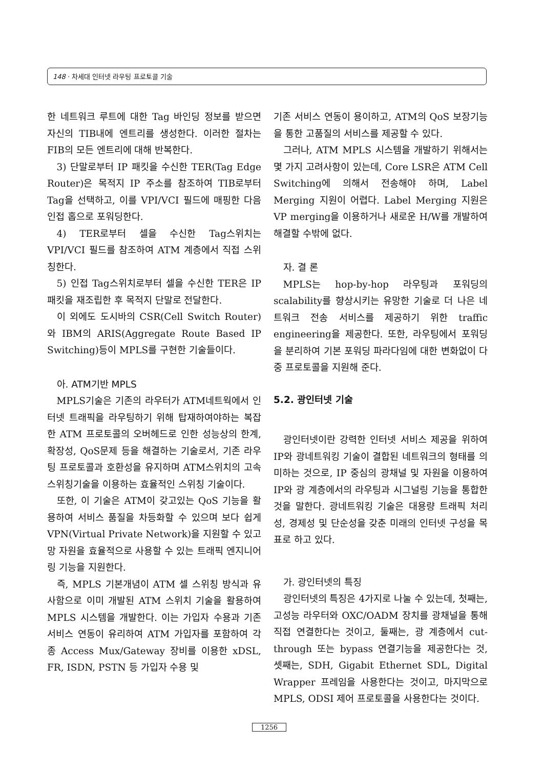148 · 차세대 인터넷 라우팅 프로토콜 기술
한 네트워크 루트에 대한 Tag 바인딩 정보를 받으면 자신의 TIB내에 엔트리를 생성한다. 이러한 절차는 FIB의 모든 엔트리에 대해 반복한다.
3) 단말로부터 IP 패킷을 수신한 TER(Tag Edge Router)은 목적지 IP 주소를 참조하여 TIB로부터 Tag을 선택하고, 이를 VPI/VCI 필드에 매핑한 다음 인접 홉으로 포워딩한다.
4) TER로부터 셀을 수신한 Tag스위치는 VPI/VCI 필드를 참조하여 ATM 계층에서 직접 스위칭한다.
5) 인접 Tag스위치로부터 셀을 수신한 TER은 IP 패킷을 재조립한 후 목적지 단말로 전달한다.
이 외에도 도시바의 CSR(Cell Switch Router)와 IBM의 ARIS(Aggregate Route Based IP Switching)등이 MPLS를 구현한 기술들이다.
아. ATM기반 MPLS
MPLS기술은 기존의 라우터가 ATM네트웍에서 인터넷 트래픽을 라우팅하기 위해 탑재하여야하는 복잡한 ATM 프로토콜의 오버헤드로 인한 성능상의 한계, 확장성, QoS문제 등을 해결하는 기술로서, 기존 라우팅 프로토콜과 호환성을 유지하며 ATM스위치의 고속스위칭기술을 이용하는 효율적인 스위칭 기술이다.
또한, 이 기술은 ATM이 갖고있는 QoS 기능을 활용하여 서비스 품질을 차등화할 수 있으며 보다 쉽게 VPN(Virtual Private Network)을 지원할 수 있고 망 자원을 효율적으로 사용할 수 있는 트래픽 엔지니어링 기능을 지원한다.
즉, MPLS 기본개념이 ATM 셀 스위칭 방식과 유사함으로 이미 개발된 ATM 스위치 기술을 활용하여 MPLS 시스템을 개발한다. 이는 가입자 수용과 기존 서비스 연동이 유리하여 ATM 가입자를 포함하여 각종 Access Mux/Gateway 장비를 이용한 xDSL, FR, ISDN, PSTN 등 가입자 수용 및
기존 서비스 연동이 용이하고, ATM의 QoS 보장기능을 통한 고품질의 서비스를 제공할 수 있다.
그러나, ATM MPLS 시스템을 개발하기 위해서는 몇 가지 고려사항이 있는데, Core LSR은 ATM Cell Switching에 의해서 전송해야 하며, Label Merging 지원이 어렵다. Label Merging 지원은 VP merging을 이용하거나 새로운 H/W를 개발하여 해결할 수밖에 없다.
자. 결 론
MPLS는 hop-by-hop 라우팅과 포워딩의 scalability를 향상시키는 유망한 기술로 더 나은 네트워크 전송 서비스를 제공하기 위한 traffic engineering을 제공한다. 또한, 라우팅에서 포워딩을 분리하여 기본 포워딩 파라다임에 대한 변화없이 다중 프로토콜을 지원해 준다.
5.2. 광인터넷 기술
광인터넷이란 강력한 인터넷 서비스 제공을 위하여 IP와 광네트워킹 기술이 결합된 네트워크의 형태를 의미하는 것으로, IP 중심의 광채널 및 자원을 이용하여 IP와 광 계층에서의 라우팅과 시그널링 기능을 통합한 것을 말한다. 광네트워킹 기술은 대용량 트래픽 처리성, 경제성 및 단순성을 갖춘 미래의 인터넷 구성을 목표로 하고 있다.
가. 광인터넷의 특징
광인터넷의 특징은 4가지로 나눌 수 있는데, 첫째는, 고성능 라우터와 OXC/OADM 장치를 광채널을 통해 직접 연결한다는 것이고, 둘째는, 광 계층에서 cut-through 또는 bypass 연결기능을 제공한다는 것, 셋째는, SDH, Gigabit Ethernet SDL, Digital Wrapper 프레임을 사용한다는 것이고, 마지막으로 MPLS, ODSI 제어 프로토콜을 사용한다는 것이다.
1256